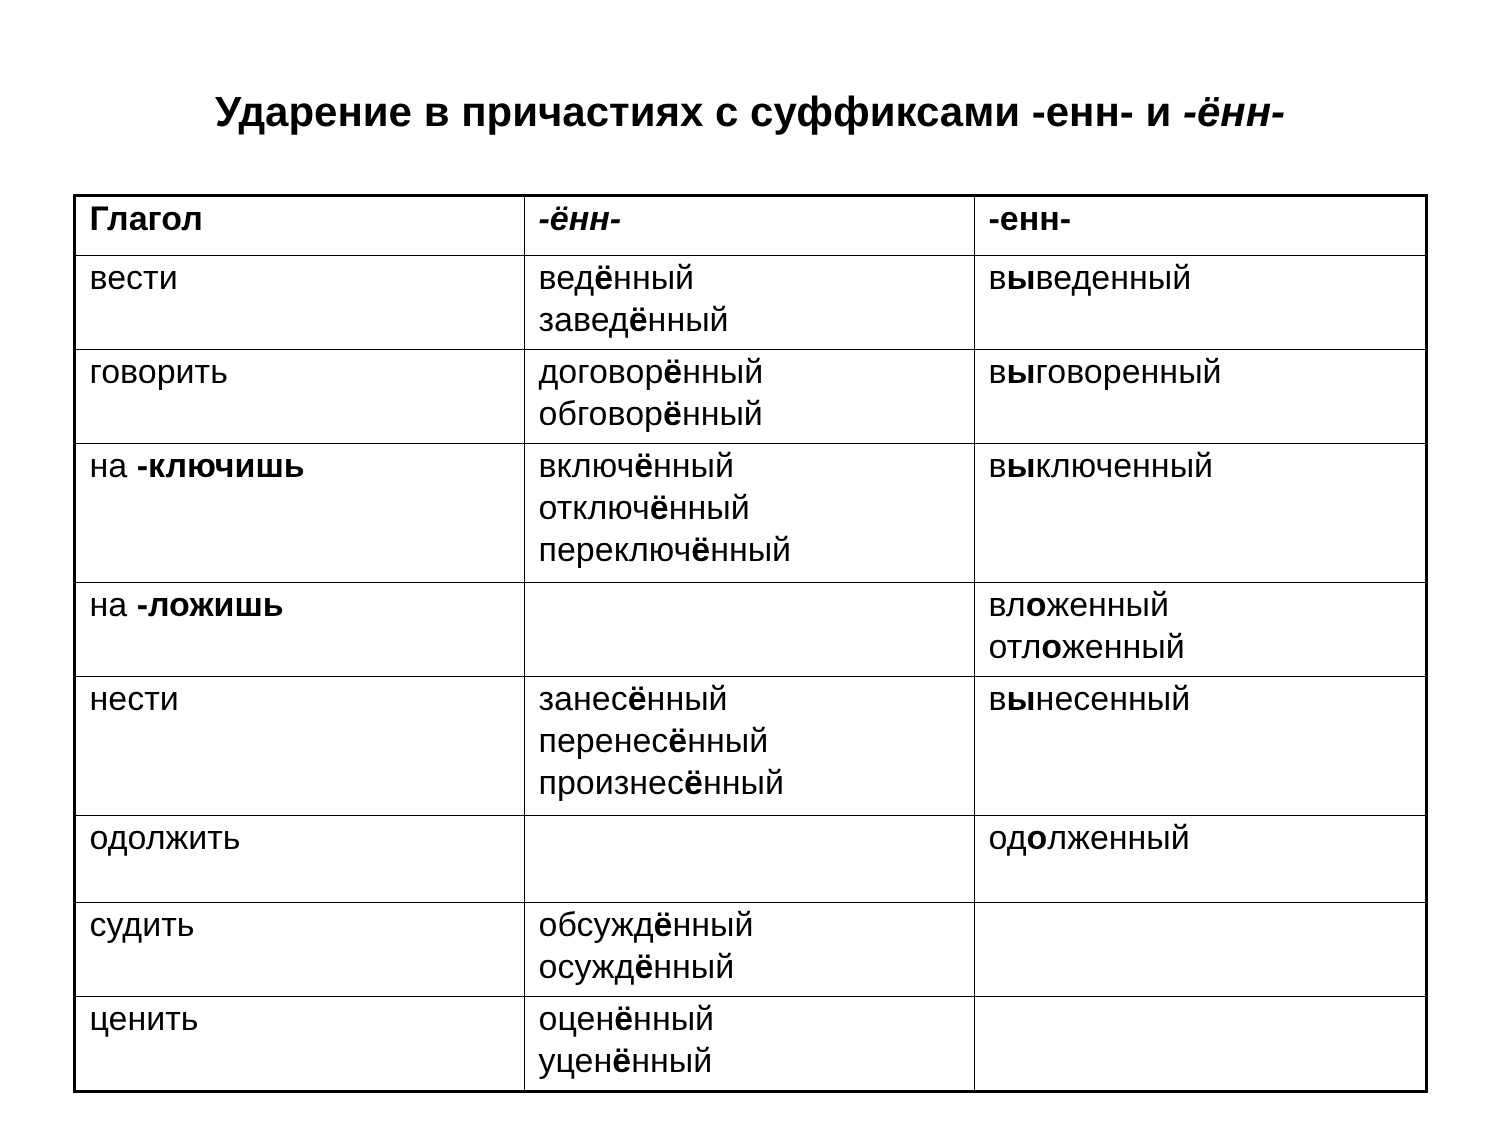Ударение в причастиях с суффиксами -енн- и -ённ-
| Глагол | -ённ- | -енн- |
| --- | --- | --- |
| вести | вед ё нный завед ё нный | в ы веденный |
| говорить | договор ё нный обговор ё нный | в ы говоренный |
| на -ключишь | включ ё нный отключ ё нный переключ ё нный | в ы ключенный |
| на -ложишь | | вл о женный отл о женный |
| нести | занес ё нный перенес ё нный произнес ё нный | в ы несенный |
| одолжить | | од о лженный |
| судить | обсужд ё нный осужд ё нный | |
| ценить | оцен ё нный уцен ё нный | |